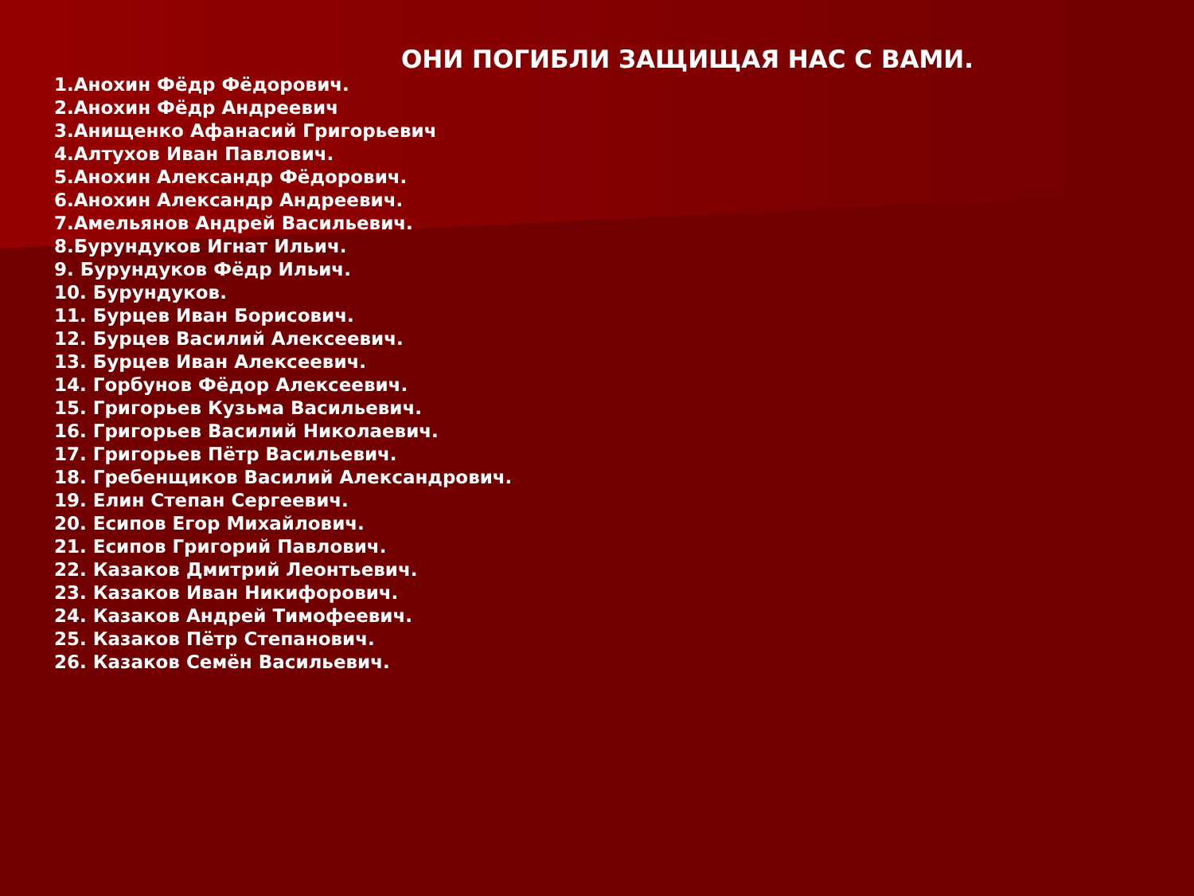ОНИ ПОГИБЛИ ЗАЩИЩАЯ НАС С ВАМИ.
1.Анохин Фёдр Фёдорович.
2.Анохин Фёдр Андреевич
3.Анищенко Афанасий Григорьевич
4.Алтухов Иван Павлович.
5.Анохин Александр Фёдорович.
6.Анохин Александр Андреевич.
7.Амельянов Андрей Васильевич.
8.Бурундуков Игнат Ильич.
9. Бурундуков Фёдр Ильич.
10. Бурундуков.
11. Бурцев Иван Борисович.
12. Бурцев Василий Алексеевич.
13. Бурцев Иван Алексеевич.
14. Горбунов Фёдор Алексеевич.
15. Григорьев Кузьма Васильевич.
16. Григорьев Василий Николаевич.
17. Григорьев Пётр Васильевич.
18. Гребенщиков Василий Александрович.
19. Елин Степан Сергеевич.
20. Есипов Егор Михайлович.
21. Есипов Григорий Павлович.
22. Казаков Дмитрий Леонтьевич.
23. Казаков Иван Никифорович.
24. Казаков Андрей Тимофеевич.
25. Казаков Пётр Степанович.
26. Казаков Семён Васильевич.